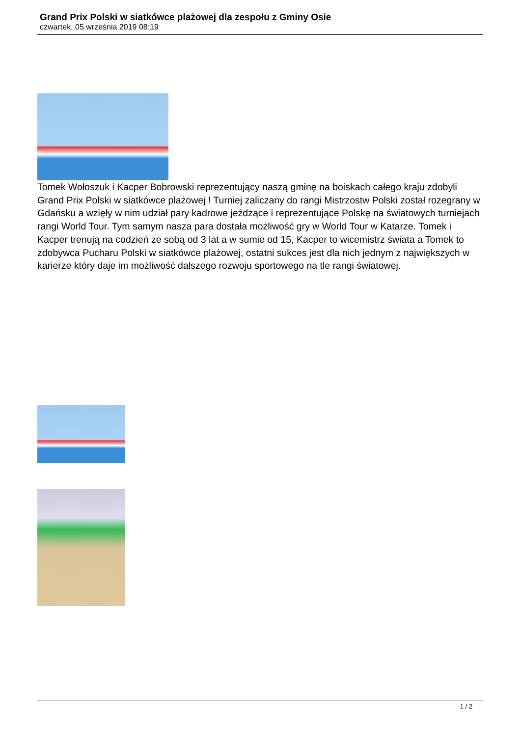Grand Prix Polski w siatkówce plażowej dla zespołu z Gminy Osie
czwartek, 05 września 2019 08:19
Tomek Wołoszuk i Kacper Bobrowski reprezentujący naszą gminę na boiskach całego kraju zdobyli Grand Prix Polski w siatkówce plażowej ! Turniej zaliczany do rangi Mistrzostw Polski został rozegrany w Gdańsku a wzięły w nim udział pary kadrowe jeżdzące i reprezentujące Polskę na światowych turniejach rangi World Tour. Tym samym nasza para dostała możliwość gry w World Tour w Katarze. Tomek i Kacper trenują na codzień ze sobą od 3 lat a w sumie od 15, Kacper to wicemistrz świata a Tomek to zdobywca Pucharu Polski w siatkówce plażowej, ostatni sukces jest dla nich jednym z największych w karierze który daje im możliwość dalszego rozwoju sportowego na tle rangi światowej.
1 / 2